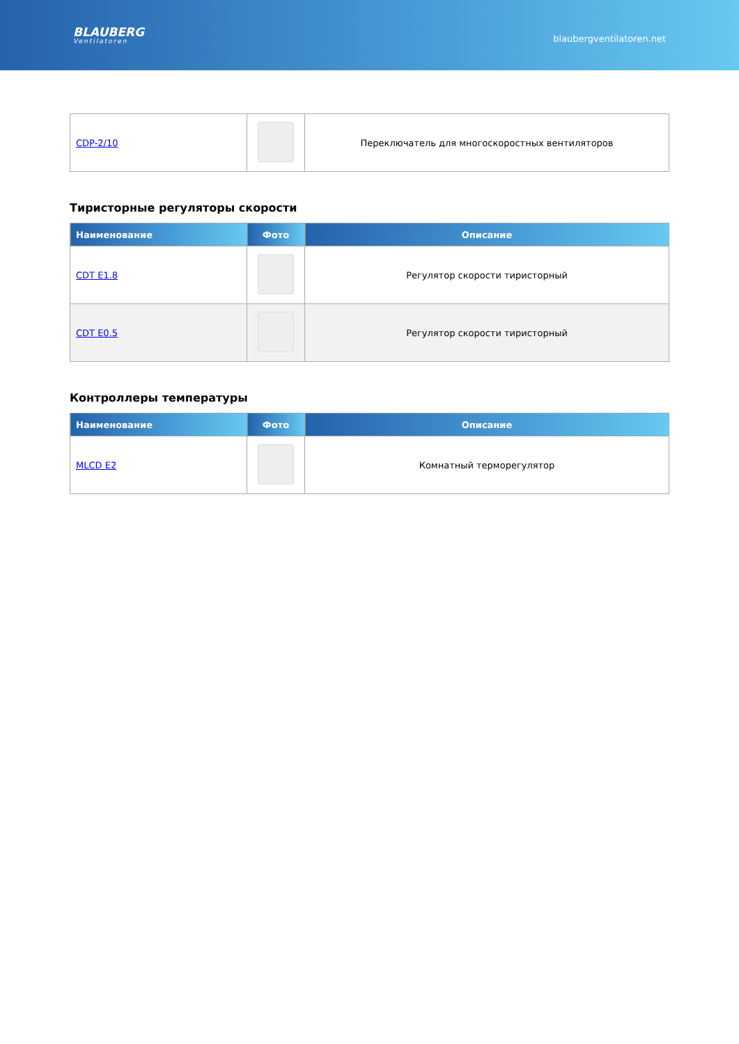BLAUBERG
Ventilatoren
blaubergventilatoren.net
| CDP-2/10 | | Переключатель для многоскоростных вентиляторов |
Тиристорные регуляторы скорости
| Наименование | Фото | Описание |
| --- | --- | --- |
| CDT E1.8 | | Регулятор скорости тиристорный |
| CDT E0.5 | | Регулятор скорости тиристорный |
Контроллеры температуры
| Наименование | Фото | Описание |
| --- | --- | --- |
| MLCD E2 | | Комнатный терморегулятор |